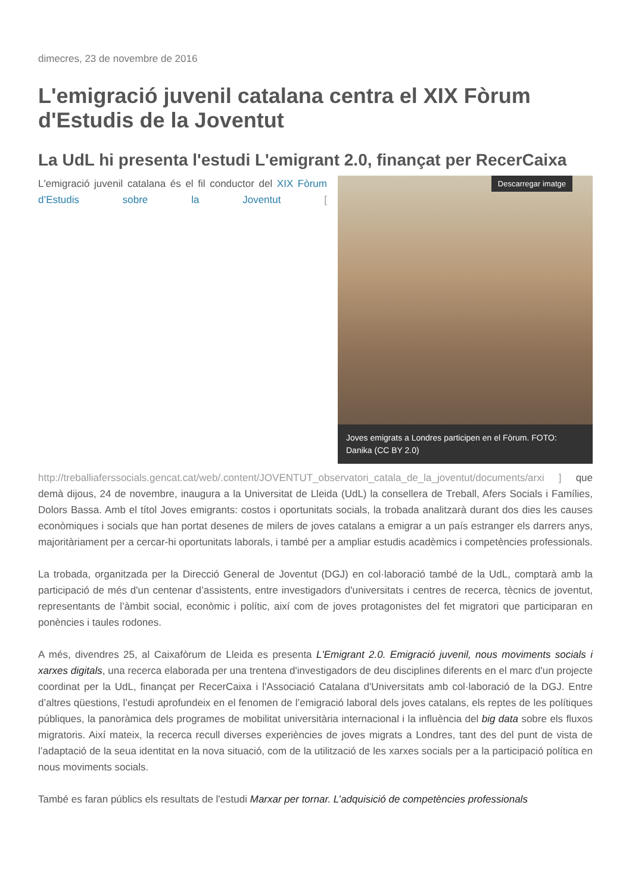dimecres, 23 de novembre de 2016
L'emigració juvenil catalana centra el XIX Fòrum d'Estudis de la Joventut
La UdL hi presenta l'estudi L'emigrant 2.0, finançat per RecerCaixa
Descarregar imatge
Joves emigrats a Londres participen en el Fòrum. FOTO: Danika (CC BY 2.0)
L'emigració juvenil catalana és el fil conductor del XIX Fòrum d’Estudis sobre la Joventut [ http://treballiaferssocials.gencat.cat/web/.content/JOVENTUT_observatori_catala_de_la_joventut/documents/arxi ] que demà dijous, 24 de novembre, inaugura a la Universitat de Lleida (UdL) la consellera de Treball, Afers Socials i Famílies, Dolors Bassa. Amb el títol Joves emigrants: costos i oportunitats socials, la trobada analitzarà durant dos dies les causes econòmiques i socials que han portat desenes de milers de joves catalans a emigrar a un país estranger els darrers anys, majoritàriament per a cercar-hi oportunitats laborals, i també per a ampliar estudis acadèmics i competències professionals.
La trobada, organitzada per la Direcció General de Joventut (DGJ) en col·laboració també de la UdL, comptarà amb la participació de més d'un centenar d’assistents, entre investigadors d'universitats i centres de recerca, tècnics de joventut, representants de l’àmbit social, econòmic i polític, així com de joves protagonistes del fet migratori que participaran en ponències i taules rodones.
A més, divendres 25, al Caixafòrum de Lleida es presenta L'Emigrant 2.0. Emigració juvenil, nous moviments socials i xarxes digitals, una recerca elaborada per una trentena d'investigadors de deu disciplines diferents en el marc d'un projecte coordinat per la UdL, finançat per RecerCaixa i l'Associació Catalana d'Universitats amb col·laboració de la DGJ. Entre d’altres qüestions, l’estudi aprofundeix en el fenomen de l’emigració laboral dels joves catalans, els reptes de les polítiques públiques, la panoràmica dels programes de mobilitat universitària internacional i la influència del big data sobre els fluxos migratoris. Així mateix, la recerca recull diverses experiències de joves migrats a Londres, tant des del punt de vista de l’adaptació de la seua identitat en la nova situació, com de la utilització de les xarxes socials per a la participació política en nous moviments socials.
També es faran públics els resultats de l'estudi Marxar per tornar. L’adquisició de competències professionals